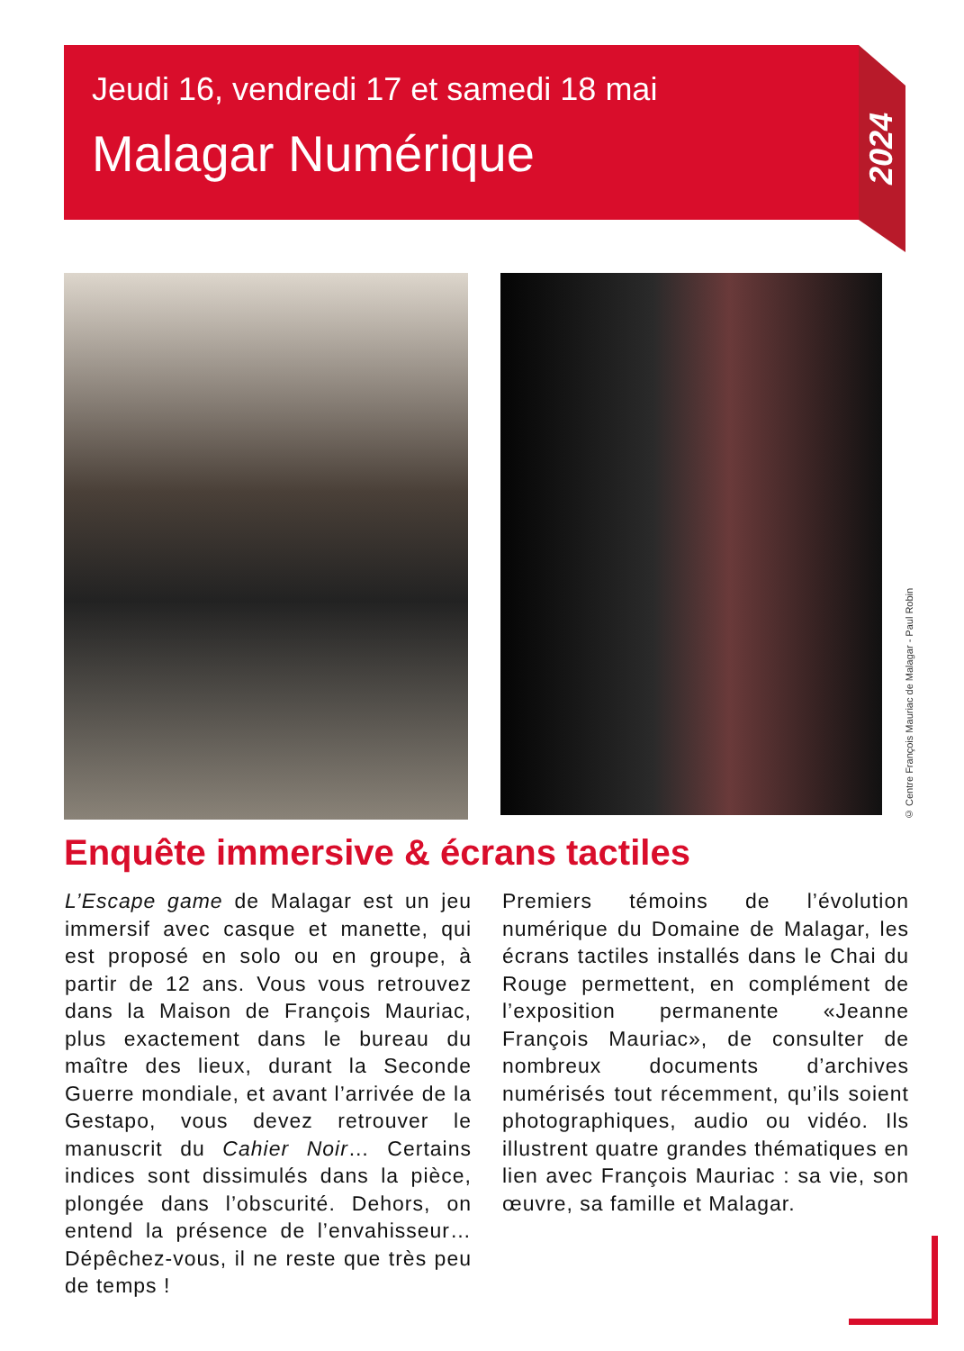Jeudi 16, vendredi 17 et samedi 18 mai
Malagar Numérique
2024
© Centre François Mauriac de Malagar - Paul Robin
Enquête immersive & écrans tactiles
L’Escape game de Malagar est un jeu immersif avec casque et manette, qui est proposé en solo ou en groupe, à partir de 12 ans. Vous vous retrouvez dans la Maison de François Mauriac, plus exactement dans le bureau du maître des lieux, durant la Seconde Guerre mondiale, et avant l’arrivée de la Gestapo, vous devez retrouver le manuscrit du Cahier Noir… Certains indices sont dissimulés dans la pièce, plongée dans l’obscurité. Dehors, on entend la présence de l’envahisseur… Dépêchez-vous, il ne reste que très peu de temps !
Premiers témoins de l’évolution numérique du Domaine de Malagar, les écrans tactiles installés dans le Chai du Rouge permettent, en complément de l’exposition permanente «Jeanne François Mauriac», de consulter de nombreux documents d’archives numérisés tout récemment, qu’ils soient photographiques, audio ou vidéo. Ils illustrent quatre grandes thématiques en lien avec François Mauriac : sa vie, son œuvre, sa famille et Malagar.